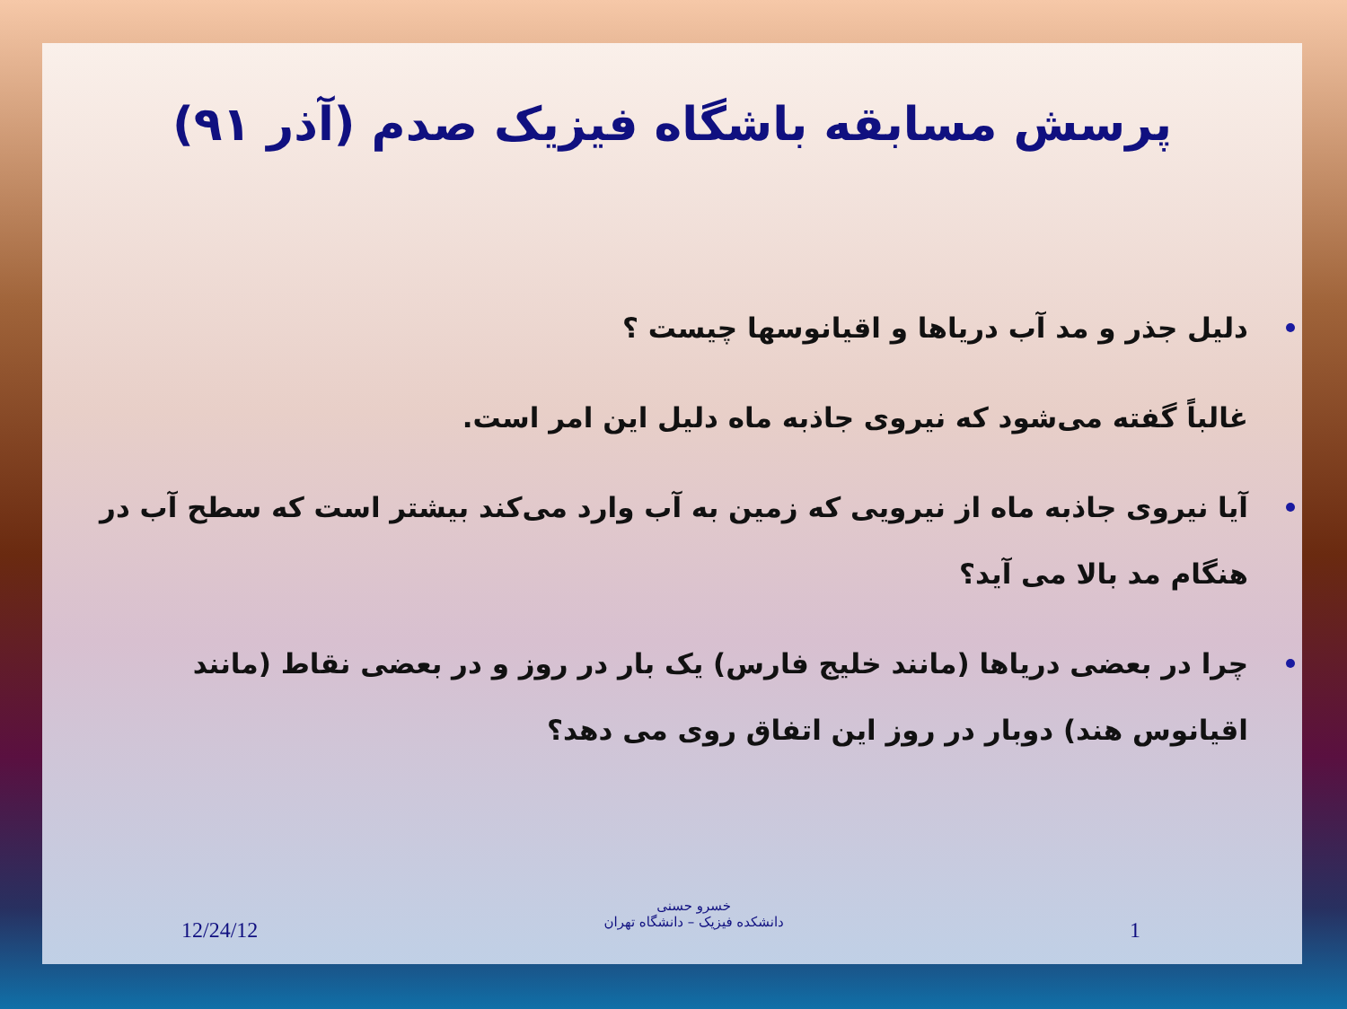پرسش مسابقه باشگاه فیزیک صدم (آذر ۹۱)
دلیل جذر و مد آب دریاها و اقیانوسها چیست ؟
غالباً گفته می‌شود که نیروی جاذبه ماه دلیل این امر است.
آیا نیروی جاذبه ماه از نیرویی که زمین به آب وارد می‌کند بیشتر است که سطح آب در هنگام مد بالا می آید؟
چرا در بعضی دریاها (مانند خلیج فارس) یک بار در روز و در بعضی نقاط (مانند اقیانوس هند) دوبار در روز این اتفاق روی می دهد؟
12/24/12
خسرو حسنی
دانشکده فیزیک – دانشگاه تهران
1